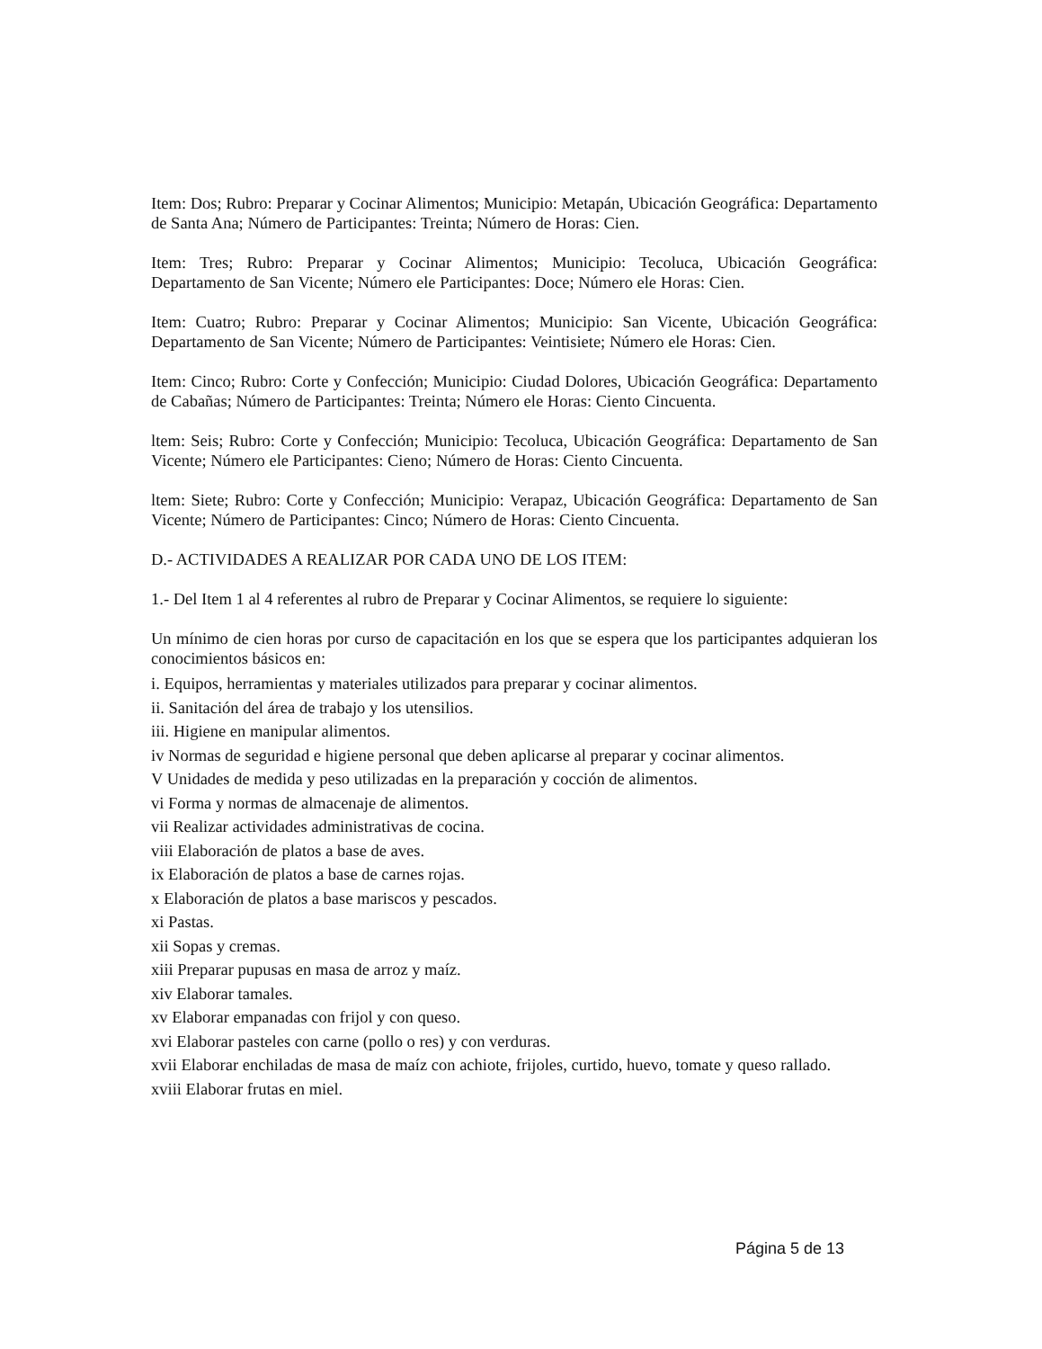Item: Dos; Rubro: Preparar y Cocinar Alimentos; Municipio: Metapán, Ubicación Geográfica: Departamento de Santa Ana; Número de Participantes: Treinta; Número de Horas: Cien.
Item: Tres; Rubro: Preparar y Cocinar Alimentos; Municipio: Tecoluca, Ubicación Geográfica: Departamento de San Vicente; Número ele Participantes: Doce; Número ele Horas: Cien.
Item: Cuatro; Rubro: Preparar y Cocinar Alimentos; Municipio: San Vicente, Ubicación Geográfica: Departamento de San Vicente; Número de Participantes: Veintisiete; Número ele Horas: Cien.
Item: Cinco; Rubro: Corte y Confección; Municipio: Ciudad Dolores, Ubicación Geográfica: Departamento de Cabañas; Número de Participantes: Treinta; Número ele Horas: Ciento Cincuenta.
ltem: Seis; Rubro: Corte y Confección; Municipio: Tecoluca, Ubicación Geográfica: Departamento de San Vicente; Número ele Participantes: Cieno; Número de Horas: Ciento Cincuenta.
ltem: Siete; Rubro: Corte y Confección; Municipio: Verapaz, Ubicación Geográfica: Departamento de San Vicente; Número de Participantes: Cinco; Número de Horas: Ciento Cincuenta.
D.- ACTIVIDADES A REALIZAR POR CADA UNO DE LOS ITEM:
1.- Del Item 1 al 4 referentes al rubro de Preparar y Cocinar Alimentos, se requiere lo siguiente:
Un mínimo de cien horas por curso de capacitación en los que se espera que los participantes adquieran los conocimientos básicos en:
i. Equipos, herramientas y materiales utilizados para preparar y cocinar alimentos.
ii. Sanitación del área de trabajo y los utensilios.
iii. Higiene en manipular alimentos.
iv Normas de seguridad e higiene personal que deben aplicarse al preparar y cocinar alimentos.
V Unidades de medida y peso utilizadas en la preparación y cocción de alimentos.
vi Forma y normas de almacenaje de alimentos.
vii Realizar actividades administrativas de cocina.
viii Elaboración de platos a base de aves.
ix Elaboración de platos a base de carnes rojas.
x Elaboración de platos a base mariscos y pescados.
xi Pastas.
xii Sopas y cremas.
xiii Preparar pupusas en masa de arroz y maíz.
xiv Elaborar tamales.
xv Elaborar empanadas con frijol y con queso.
xvi Elaborar pasteles con carne (pollo o res) y con verduras.
xvii Elaborar enchiladas de masa de maíz con achiote, frijoles, curtido, huevo, tomate y queso rallado.
xviii Elaborar frutas en miel.
Página 5 de 13